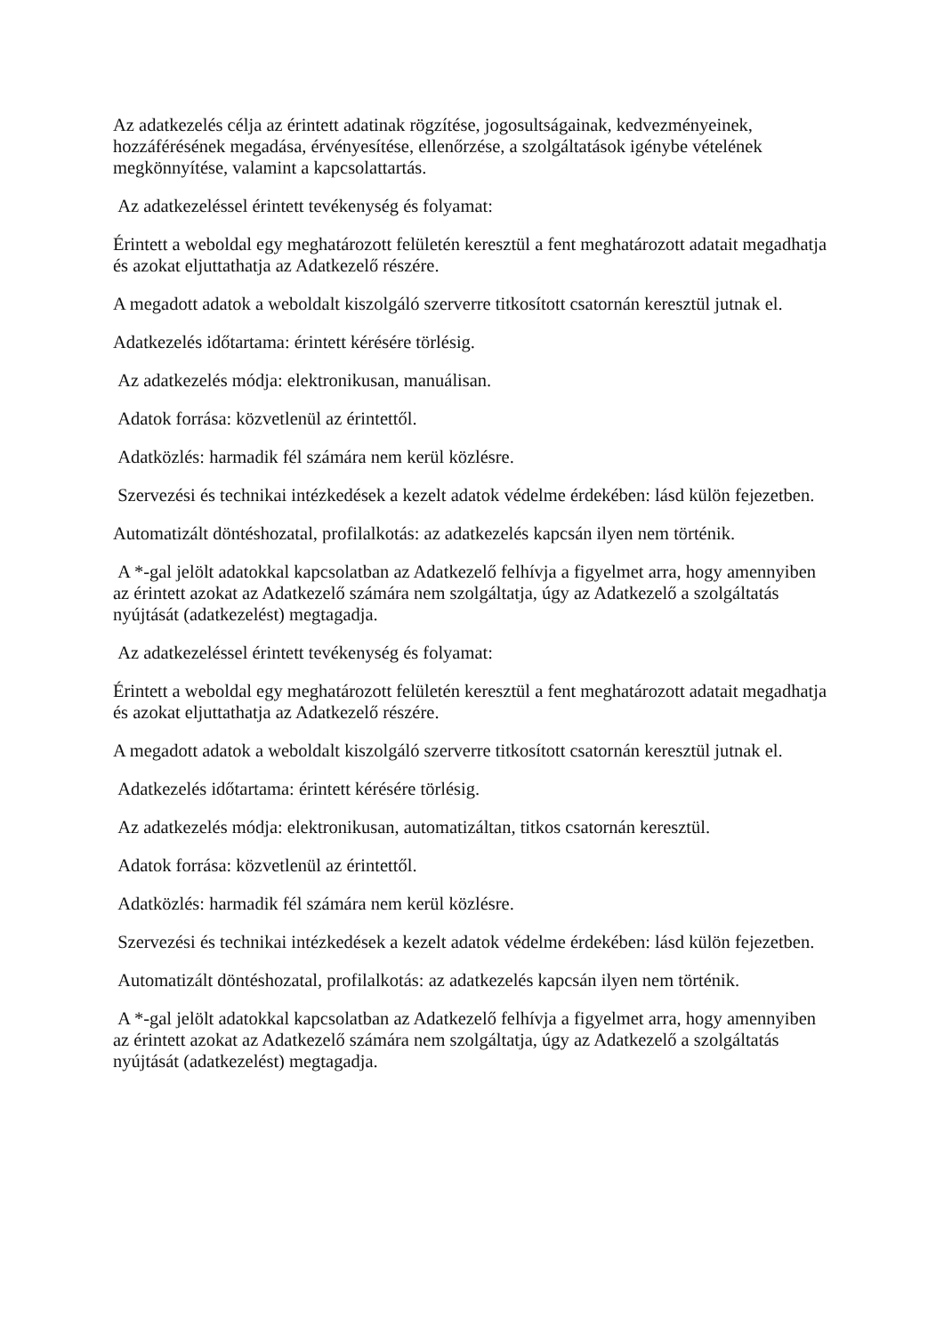Az adatkezelés célja az érintett adatinak rögzítése, jogosultságainak, kedvezményeinek, hozzáférésének megadása, érvényesítése, ellenőrzése, a szolgáltatások igénybe vételének megkönnyítése, valamint a kapcsolattartás.
Az adatkezeléssel érintett tevékenység és folyamat:
Érintett a weboldal egy meghatározott felületén keresztül a fent meghatározott adatait megadhatja és azokat eljuttathatja az Adatkezelő részére.
A megadott adatok a weboldalt kiszolgáló szerverre titkosított csatornán keresztül jutnak el.
Adatkezelés időtartama: érintett kérésére törlésig.
Az adatkezelés módja: elektronikusan, manuálisan.
Adatok forrása: közvetlenül az érintettől.
Adatközlés: harmadik fél számára nem kerül közlésre.
Szervezési és technikai intézkedések a kezelt adatok védelme érdekében: lásd külön fejezetben.
Automatizált döntéshozatal, profilalkotás: az adatkezelés kapcsán ilyen nem történik.
A *-gal jelölt adatokkal kapcsolatban az Adatkezelő felhívja a figyelmet arra, hogy amennyiben az érintett azokat az Adatkezelő számára nem szolgáltatja, úgy az Adatkezelő a szolgáltatás nyújtását (adatkezelést) megtagadja.
Az adatkezeléssel érintett tevékenység és folyamat:
Érintett a weboldal egy meghatározott felületén keresztül a fent meghatározott adatait megadhatja és azokat eljuttathatja az Adatkezelő részére.
A megadott adatok a weboldalt kiszolgáló szerverre titkosított csatornán keresztül jutnak el.
Adatkezelés időtartama: érintett kérésére törlésig.
Az adatkezelés módja: elektronikusan, automatizáltan, titkos csatornán keresztül.
Adatok forrása: közvetlenül az érintettől.
Adatközlés: harmadik fél számára nem kerül közlésre.
Szervezési és technikai intézkedések a kezelt adatok védelme érdekében: lásd külön fejezetben.
Automatizált döntéshozatal, profilalkotás: az adatkezelés kapcsán ilyen nem történik.
A *-gal jelölt adatokkal kapcsolatban az Adatkezelő felhívja a figyelmet arra, hogy amennyiben az érintett azokat az Adatkezelő számára nem szolgáltatja, úgy az Adatkezelő a szolgáltatás nyújtását (adatkezelést) megtagadja.